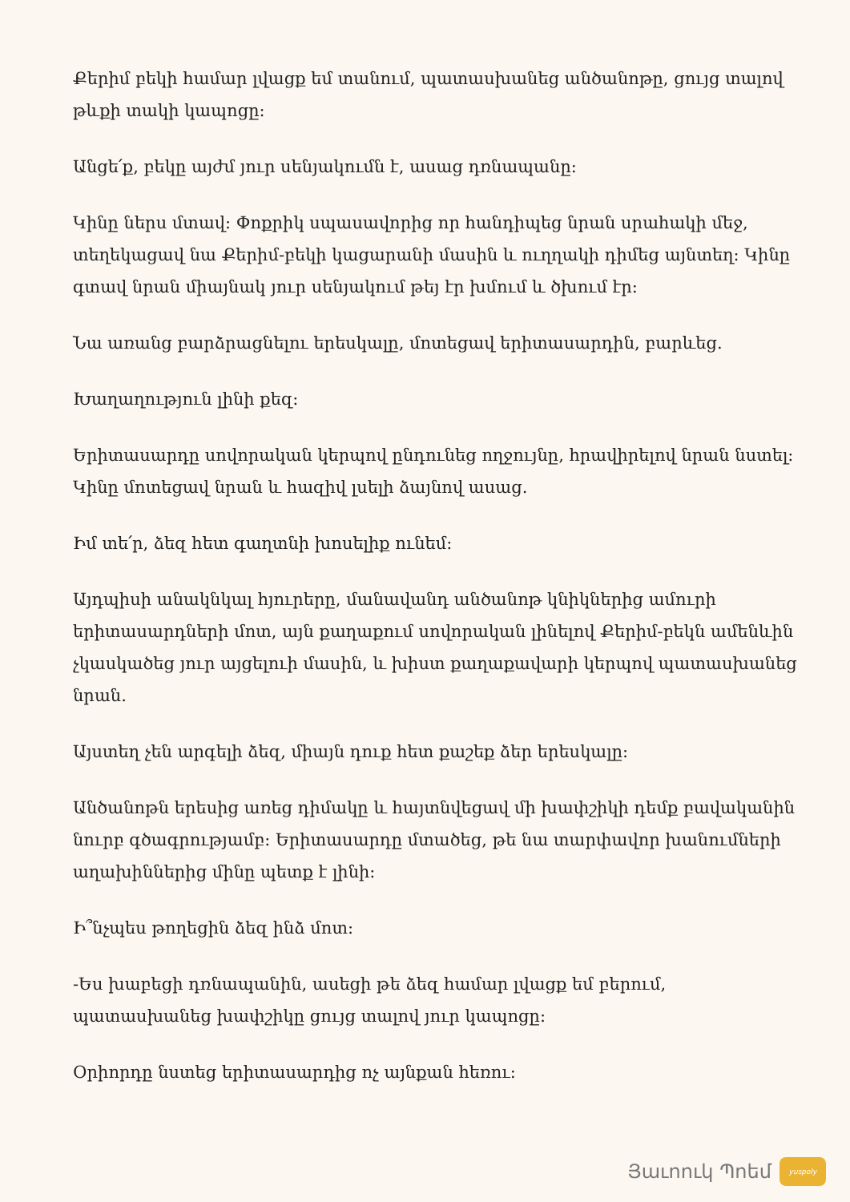Քերիմ բեկի համար լվացք եմ տանում, պատասխանեց անծանոթը, ցույց տալով թևքի տակի կապոցը:
Անցե՛ք, բեկը այժմ յուր սենյակումն է, ասաց դռնապանը:
Կինը ներս մտավ: Փոքրիկ սպասավորից որ հանդիպեց նրան սրահակի մեջ, տեղեկացավ նա Քերիմ-բեկի կացարանի մասին և ուղղակի դիմեց այնտեղ: Կինը գտավ նրան միայնակ յուր սենյակում թեյ էր խմում և ծխում էր:
Նա առանց բարձրացնելու երեսկալը, մոտեցավ երիտասարդին, բարևեց.
Խաղաղություն լինի քեզ:
Երիտասարդը սովորական կերպով ընդունեց ողջույնը, հրավիրելով նրան նստել: Կինը մոտեցավ նրան և հազիվ լսելի ձայնով ասաց.
Իմ տե՛ր, ձեզ հետ գաղտնի խոսելիք ունեմ:
Այդպիսի անակնկալ հյուրերը, մանավանդ անծանոթ կնիկներից ամուրի երիտասարդների մոտ, այն քաղաքում սովորական լինելով Քերիմ-բեկն ամենևին չկասկածեց յուր այցելուի մասին, և խիստ քաղաքավարի կերպով պատասխանեց նրան.
Այստեղ չեն արգելի ձեզ, միայն դուք հետ քաշեք ձեր երեսկալը:
Անծանոթն երեսից առեց դիմակը և հայտնվեցավ մի խափշիկի դեմք բավականին նուրբ գծագրությամբ: Երիտասարդը մտածեց, թե նա տարփավոր խանումների աղախիններից մինը պետք է լինի:
Ի՞նչպես թողեցին ձեզ ինձ մոտ:
-Ես խաբեցի դռնապանին, ասեցի թե ձեզ համար լվացք եմ բերում, պատասխանեց խափշիկը ցույց տալով յուր կապոցը:
Օրիորդը նստեց երիտասարդից ոչ այնքան հեռու:
Յաւոուկ Պոեմ
yuspoly